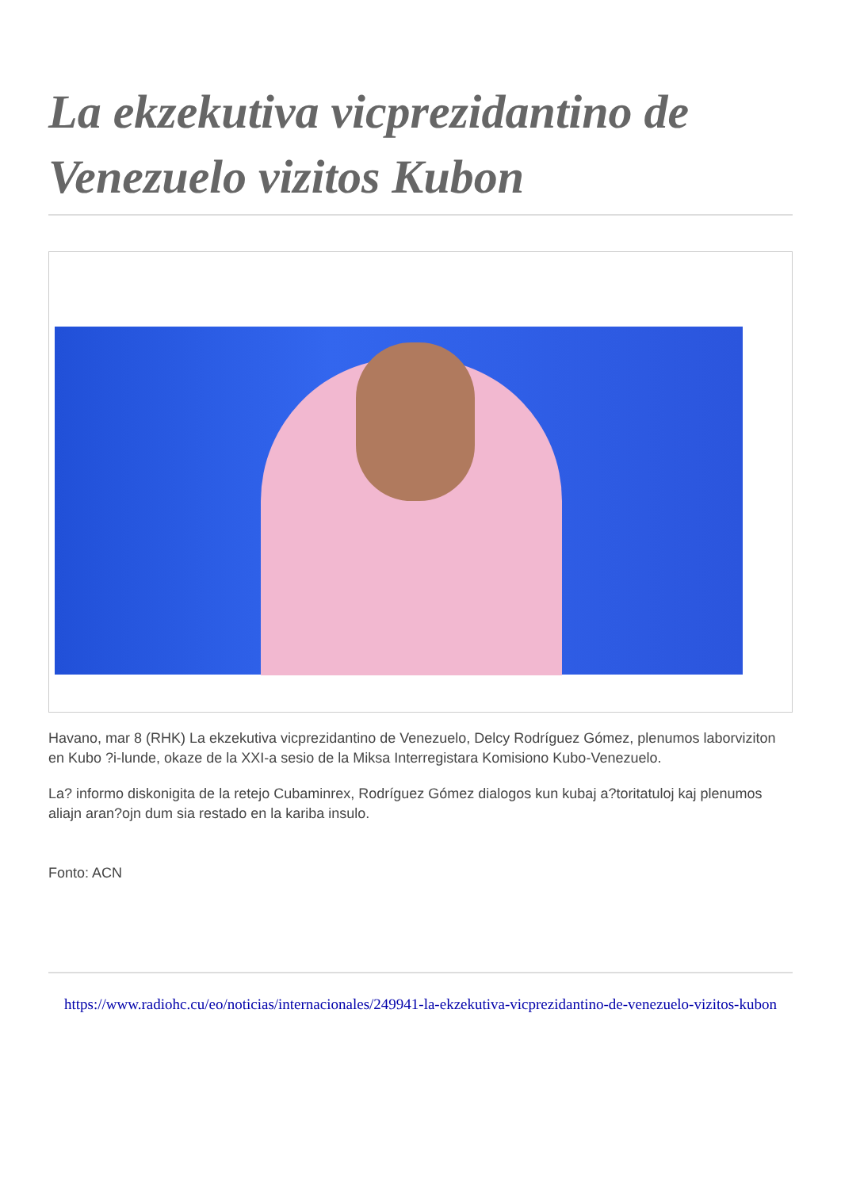La ekzekutiva vicprezidantino de Venezuelo vizitos Kubon
Havano, mar 8 (RHK) La ekzekutiva vicprezidantino de Venezuelo, Delcy Rodríguez Gómez, plenumos laborviziton en Kubo ?i-lunde, okaze de la XXI-a sesio de la Miksa Interregistara Komisiono Kubo-Venezuelo.
La? informo diskonigita de la retejo Cubaminrex, Rodríguez Gómez dialogos kun kubaj a?toritatuloj kaj plenumos aliajn aran?ojn dum sia restado en la kariba insulo.
Fonto: ACN
https://www.radiohc.cu/eo/noticias/internacionales/249941-la-ekzekutiva-vicprezidantino-de-venezuelo-vizitos-kubon